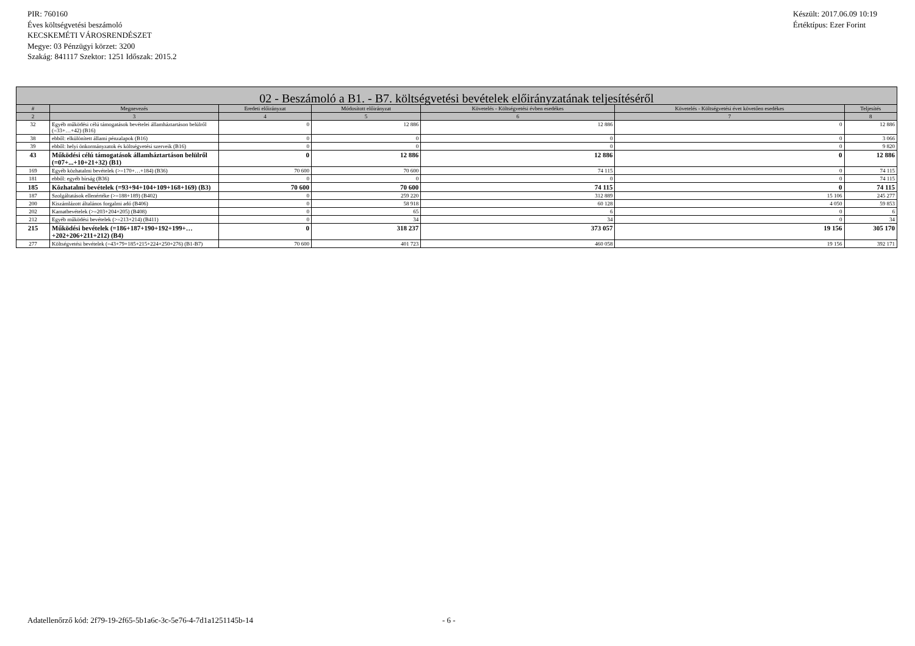PIR: 760160
Éves költségvetési beszámoló
KECSKEMÉTI VÁROSRENDÉSZET
Megye: 03 Pénzügyi körzet: 3200
Szakág: 841117 Szektor: 1251 Időszak: 2015.2
Készült: 2017.06.09 10:19
Értéktípus: Ezer Forint
| 02 - Beszámoló a B1. - B7. költségvetési bevételek előirányzatának teljesítéséről | | | | | | |
| --- | --- | --- | --- | --- | --- | --- |
| # | Megnevezés | Eredeti előirányzat | Módosított előirányzat | Követelés - Költségvetési évben esedékes | Követelés - Költségvetési évet követően esedékes | Teljesítés |
| 2 | 3 | 4 | 5 | 6 | 7 | 8 |
| 32 | Egyéb működési célú támogatások bevételei államháztartáson belülről (=33+…+42) (B16) | 0 | 12 886 | 12 886 | 0 | 12 886 |
| 38 | ebből: elkülönített állami pénzalapok (B16) | 0 | 0 | 0 | 0 | 3 066 |
| 39 | ebből: helyi önkormányzatok és költségvetési szerveik (B16) | 0 | 0 | 0 | 0 | 9 820 |
| 43 | Működési célú támogatások államháztartáson belülről (=07+...+10+21+32) (B1) | 0 | 12 886 | 12 886 | 0 | 12 886 |
| 169 | Egyéb közhatalmi bevételek (>=170+…+184) (B36) | 70 600 | 70 600 | 74 115 | 0 | 74 115 |
| 181 | ebből: egyéb bírság (B36) | 0 | 0 | 0 | 0 | 74 115 |
| 185 | Közhatalmi bevételek (=93+94+104+109+168+169) (B3) | 70 600 | 70 600 | 74 115 | 0 | 74 115 |
| 187 | Szolgáltatások ellenértéke (>=188+189) (B402) | 0 | 259 220 | 312 889 | 15 106 | 245 277 |
| 200 | Kiszámlázott általános forgalmi adó (B406) | 0 | 58 918 | 60 128 | 4 050 | 59 853 |
| 202 | Kamatbevételek (>=203+204+205) (B408) | 0 | 65 | 6 | 0 | 6 |
| 212 | Egyéb működési bevételek (>=213+214) (B411) | 0 | 34 | 34 | 0 | 34 |
| 215 | Működési bevételek (=186+187+190+192+199+…+202+206+211+212) (B4) | 0 | 318 237 | 373 057 | 19 156 | 305 170 |
| 277 | Költségvetési bevételek (=43+79+185+215+224+250+276) (B1-B7) | 70 600 | 401 723 | 460 058 | 19 156 | 392 171 |
Adatellenőrző kód: 2f79-19-2f65-5b1a6c-3c-5e76-4-7d1a1251145b-14 - 6 -